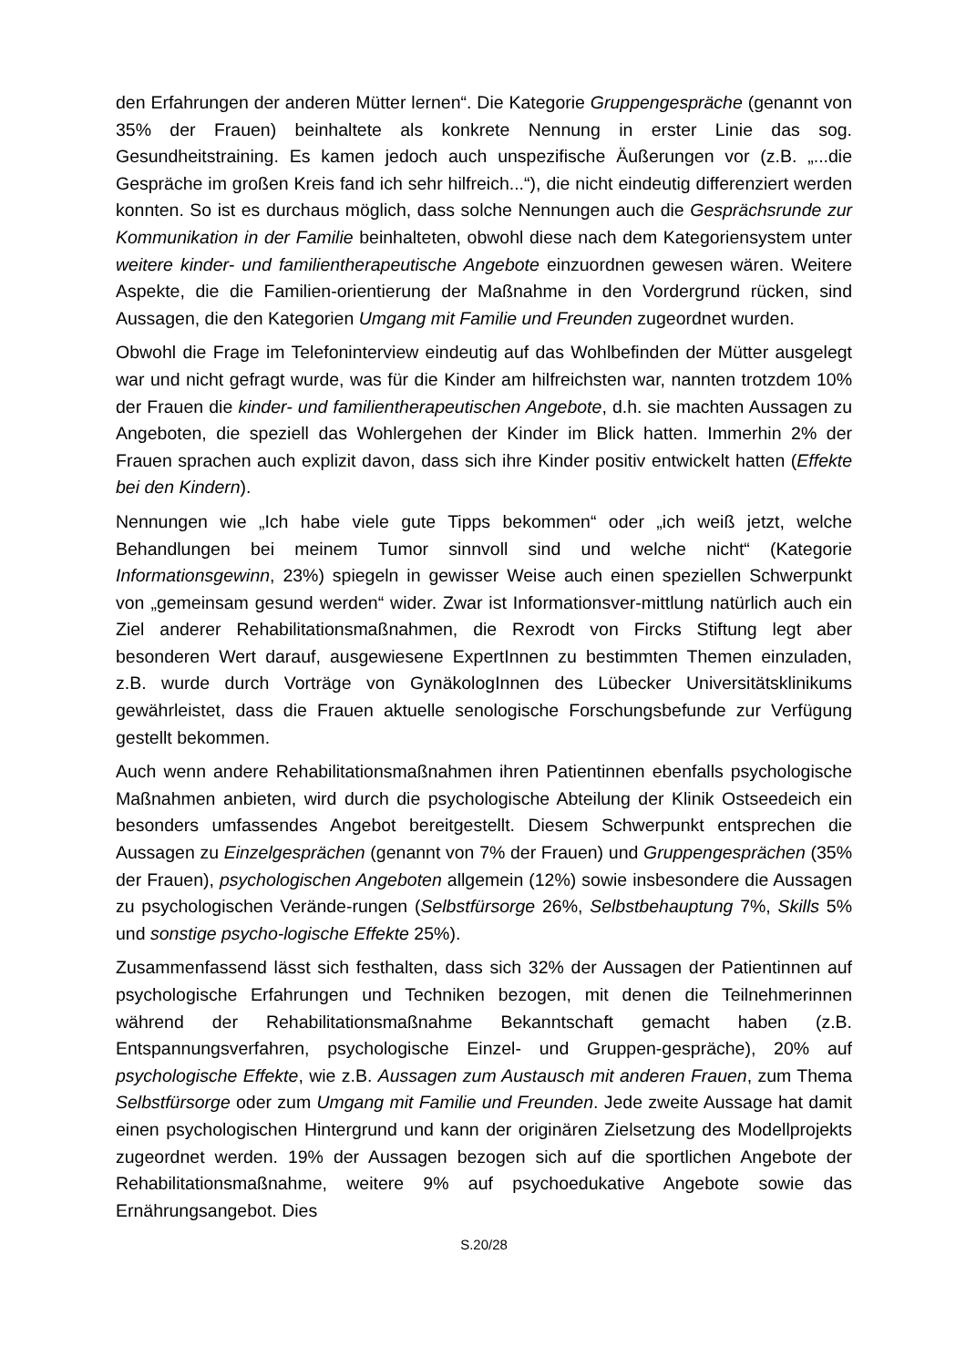den Erfahrungen der anderen Mütter lernen“. Die Kategorie Gruppengespräche (genannt von 35% der Frauen) beinhaltete als konkrete Nennung in erster Linie das sog. Gesundheitstraining. Es kamen jedoch auch unspezifische Äußerungen vor (z.B. „...die Gespräche im großen Kreis fand ich sehr hilfreich...“), die nicht eindeutig differenziert werden konnten. So ist es durchaus möglich, dass solche Nennungen auch die Gesprächsrunde zur Kommunikation in der Familie beinhalteten, obwohl diese nach dem Kategoriensystem unter weitere kinder- und familientherapeutische Angebote einzuordnen gewesen wären. Weitere Aspekte, die die Familien-orientierung der Maßnahme in den Vordergrund rücken, sind Aussagen, die den Kategorien Umgang mit Familie und Freunden zugeordnet wurden.
Obwohl die Frage im Telefoninterview eindeutig auf das Wohlbefinden der Mütter ausgelegt war und nicht gefragt wurde, was für die Kinder am hilfreichsten war, nannten trotzdem 10% der Frauen die kinder- und familientherapeutischen Angebote, d.h. sie machten Aussagen zu Angeboten, die speziell das Wohlergehen der Kinder im Blick hatten. Immerhin 2% der Frauen sprachen auch explizit davon, dass sich ihre Kinder positiv entwickelt hatten (Effekte bei den Kindern).
Nennungen wie „Ich habe viele gute Tipps bekommen“ oder „ich weiß jetzt, welche Behandlungen bei meinem Tumor sinnvoll sind und welche nicht“ (Kategorie Informationsgewinn, 23%) spiegeln in gewisser Weise auch einen speziellen Schwerpunkt von „gemeinsam gesund werden“ wider. Zwar ist Informationsver-mittlung natürlich auch ein Ziel anderer Rehabilitationsmaßnahmen, die Rexrodt von Fircks Stiftung legt aber besonderen Wert darauf, ausgewiesene ExpertInnen zu bestimmten Themen einzuladen, z.B. wurde durch Vorträge von GynäkologInnen des Lübecker Universitätsklinikums gewährleistet, dass die Frauen aktuelle senologische Forschungsbefunde zur Verfügung gestellt bekommen.
Auch wenn andere Rehabilitationsmaßnahmen ihren Patientinnen ebenfalls psychologische Maßnahmen anbieten, wird durch die psychologische Abteilung der Klinik Ostseedeich ein besonders umfassendes Angebot bereitgestellt. Diesem Schwerpunkt entsprechen die Aussagen zu Einzelgesprächen (genannt von 7% der Frauen) und Gruppengesprächen (35% der Frauen), psychologischen Angeboten allgemein (12%) sowie insbesondere die Aussagen zu psychologischen Verände-rungen (Selbstfürsorge 26%, Selbstbehauptung 7%, Skills 5% und sonstige psycho-logische Effekte 25%).
Zusammenfassend lässt sich festhalten, dass sich 32% der Aussagen der Patientinnen auf psychologische Erfahrungen und Techniken bezogen, mit denen die Teilnehmerinnen während der Rehabilitationsmaßnahme Bekanntschaft gemacht haben (z.B. Entspannungsverfahren, psychologische Einzel- und Gruppen-gespräche), 20% auf psychologische Effekte, wie z.B. Aussagen zum Austausch mit anderen Frauen, zum Thema Selbstfürsorge oder zum Umgang mit Familie und Freunden. Jede zweite Aussage hat damit einen psychologischen Hintergrund und kann der originären Zielsetzung des Modellprojekts zugeordnet werden. 19% der Aussagen bezogen sich auf die sportlichen Angebote der Rehabilitationsmaßnahme, weitere 9% auf psychoedukative Angebote sowie das Ernährungsangebot. Dies
S.20/28